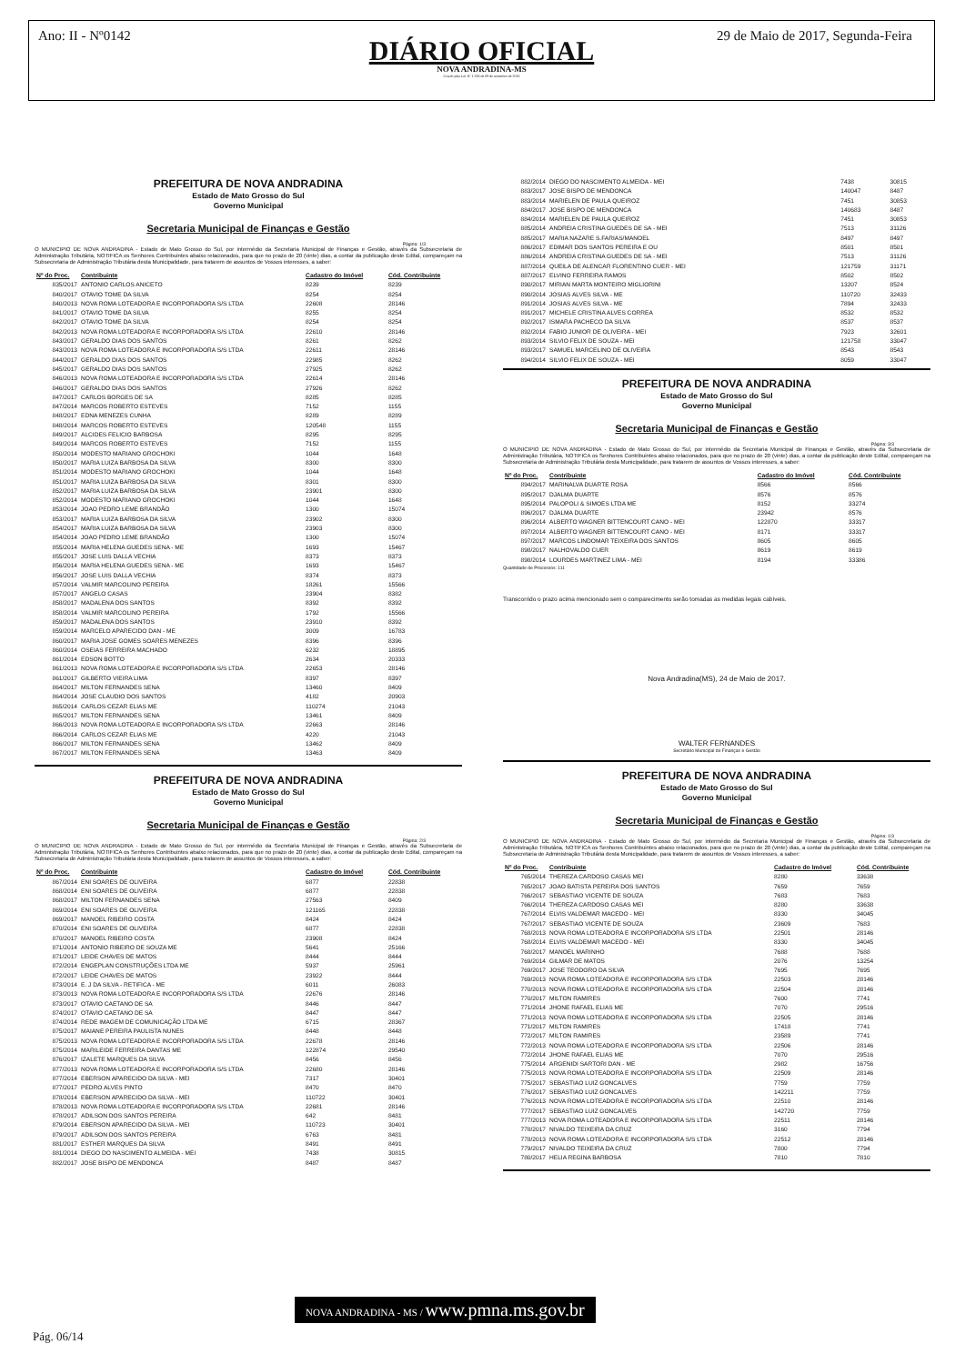Ano: II - Nº0142
29 de Maio de 2017, Segunda-Feira
DIÁRIO OFICIAL
NOVA ANDRADINA-MS
Criado pela Lei Nº 1.336 de 09 de setembro de 2016
PREFEITURA DE NOVA ANDRADINA
Estado de Mato Grosso do Sul
Governo Municipal
Secretaria Municipal de Finanças e Gestão
Página: 1/3
O MUNICIPIO DE NOVA ANDRADINA - Estado de Mato Grosso do Sul, por intermédio da Secretaria Municipal de Finanças e Gestão, através da Subsecretaria de Administração Tributária, NOTIFICA os Senhores Contribuintes abaixo relacionados, para que no prazo de 20 (vinte) dias, a contar da publicação deste Edital, compareçam na Subsecretaria de Administração Tributária desta Municipalidade, para tratarem de assuntos de Vossos interesses, a saber:
| Nº do Proc. | Contribuinte | Cadastro do Imóvel | Cód. Contribuinte |
| --- | --- | --- | --- |
| 835/2017 | ANTONIO CARLOS ANICETO | 8239 | 8239 |
| 840/2017 | OTAVIO TOME DA SILVA | 8254 | 8254 |
| 840/2013 | NOVA ROMA LOTEADORA E INCORPORADORA S/S LTDA | 22608 | 28146 |
| 841/2017 | OTAVIO TOME DA SILVA | 8255 | 8254 |
| 842/2017 | OTAVIO TOME DA SILVA | 8254 | 8254 |
| 842/2013 | NOVA ROMA LOTEADORA E INCORPORADORA S/S LTDA | 22610 | 28146 |
| 843/2017 | GERALDO DIAS DOS SANTOS | 8261 | 8262 |
| 843/2013 | NOVA ROMA LOTEADORA E INCORPORADORA S/S LTDA | 22611 | 28146 |
| 844/2017 | GERALDO DIAS DOS SANTOS | 22985 | 8262 |
| 845/2017 | GERALDO DIAS DOS SANTOS | 27925 | 8262 |
| 846/2013 | NOVA ROMA LOTEADORA E INCORPORADORA S/S LTDA | 22614 | 28146 |
| 846/2017 | GERALDO DIAS DOS SANTOS | 27926 | 8262 |
| 847/2017 | CARLOS BORGES DE SA | 8285 | 8285 |
| 847/2014 | MARCOS ROBERTO ESTEVES | 7152 | 1155 |
| 848/2017 | EDNA MENEZES CUNHA | 8289 | 8289 |
| 848/2014 | MARCOS ROBERTO ESTEVES | 120548 | 1155 |
| 849/2017 | ALCIDES FELICIO BARBOSA | 8295 | 8295 |
| 849/2014 | MARCOS ROBERTO ESTEVES | 7152 | 1155 |
| 850/2014 | MODESTO MARIANO GROCHOKI | 1044 | 1648 |
| 850/2017 | MARIA LUIZA BARBOSA DA SILVA | 8300 | 8300 |
| 851/2014 | MODESTO MARIANO GROCHOKI | 1044 | 1648 |
| 851/2017 | MARIA LUIZA BARBOSA DA SILVA | 8301 | 8300 |
| 852/2017 | MARIA LUIZA BARBOSA DA SILVA | 23901 | 8300 |
| 852/2014 | MODESTO MARIANO GROCHOKI | 1044 | 1648 |
| 853/2014 | JOAO PEDRO LEME BRANDÃO | 1300 | 15074 |
| 853/2017 | MARIA LUIZA BARBOSA DA SILVA | 23902 | 8300 |
| 854/2017 | MARIA LUIZA BARBOSA DA SILVA | 23903 | 8300 |
| 854/2014 | JOAO PEDRO LEME BRANDÃO | 1300 | 15074 |
| 855/2014 | MARIA HELENA GUEDES SENA - ME | 1693 | 15467 |
| 855/2017 | JOSE LUIS DALLA VECHIA | 8373 | 8373 |
| 856/2014 | MARIA HELENA GUEDES SENA - ME | 1693 | 15467 |
| 856/2017 | JOSE LUIS DALLA VECHIA | 8374 | 8373 |
| 857/2014 | VALMIR MARCOLINO PEREIRA | 18261 | 15566 |
| 857/2017 | ANGELO CASAS | 23904 | 8382 |
| 858/2017 | MADALENA DOS SANTOS | 8392 | 8392 |
| 858/2014 | VALMIR MARCOLINO PEREIRA | 1792 | 15566 |
| 859/2017 | MADALENA DOS SANTOS | 23910 | 8392 |
| 859/2014 | MARCELO APARECIDO DAN - ME | 3009 | 16783 |
| 860/2017 | MARIA JOSE GOMES SOARES MENEZES | 8396 | 8396 |
| 860/2014 | OSEIAS FERREIRA MACHADO | 6232 | 18895 |
| 861/2014 | EDSON BOTTO | 2634 | 20333 |
| 861/2013 | NOVA ROMA LOTEADORA E INCORPORADORA S/S LTDA | 22653 | 28146 |
| 861/2017 | GILBERTO VIEIRA LIMA | 8397 | 8397 |
| 864/2017 | MILTON FERNANDES SENA | 13460 | 8409 |
| 864/2014 | JOSE CLAUDIO DOS SANTOS | 4182 | 20903 |
| 865/2014 | CARLOS CEZAR ELIAS ME | 110274 | 21043 |
| 865/2017 | MILTON FERNANDES SENA | 13461 | 8409 |
| 866/2013 | NOVA ROMA LOTEADORA E INCORPORADORA S/S LTDA | 22663 | 28146 |
| 866/2014 | CARLOS CEZAR ELIAS ME | 4220 | 21043 |
| 866/2017 | MILTON FERNANDES SENA | 13462 | 8409 |
| 867/2017 | MILTON FERNANDES SENA | 13463 | 8409 |
PREFEITURA DE NOVA ANDRADINA
Estado de Mato Grosso do Sul
Governo Municipal
Secretaria Municipal de Finanças e Gestão
Página: 2/3
O MUNICIPIO DE NOVA ANDRADINA - Estado de Mato Grosso do Sul, por intermédio da Secretaria Municipal de Finanças e Gestão, através da Subsecretaria de Administração Tributária, NOTIFICA os Senhores Contribuintes abaixo relacionados, para que no prazo de 20 (vinte) dias, a contar da publicação deste Edital, compareçam na Subsecretaria de Administração Tributária desta Municipalidade, para tratarem de assuntos de Vossos interesses, a saber:
| Nº do Proc. | Contribuinte | Cadastro do Imóvel | Cód. Contribuinte |
| --- | --- | --- | --- |
| 867/2014 | ENI SOARES DE OLIVEIRA | 6877 | 22838 |
| 868/2014 | ENI SOARES DE OLIVEIRA | 6877 | 22838 |
| 868/2017 | MILTON FERNANDES SENA | 27563 | 8409 |
| 869/2014 | ENI SOARES DE OLIVEIRA | 121165 | 22838 |
| 869/2017 | MANOEL RIBEIRO COSTA | 8424 | 8424 |
| 870/2014 | ENI SOARES DE OLIVEIRA | 6877 | 22838 |
| 870/2017 | MANOEL RIBEIRO COSTA | 23908 | 8424 |
| 871/2014 | ANTONIO RIBEIRO DE SOUZA ME | 5641 | 25166 |
| 871/2017 | LEIDE CHAVES DE MATOS | 8444 | 8444 |
| 872/2014 | ENGEPLAN CONSTRUÇÕES LTDA ME | 5937 | 25961 |
| 872/2017 | LEIDE CHAVES DE MATOS | 23922 | 8444 |
| 873/2014 | E. J DA SILVA - RETIFICA - ME | 6011 | 26083 |
| 873/2013 | NOVA ROMA LOTEADORA E INCORPORADORA S/S LTDA | 22676 | 28146 |
| 873/2017 | OTAVIO CAETANO DE SA | 8446 | 8447 |
| 874/2017 | OTAVIO CAETANO DE SA | 8447 | 8447 |
| 874/2014 | REDE IMAGEM DE COMUNICAÇÃO LTDA ME | 6715 | 28367 |
| 875/2017 | MAIANE PEREIRA PAULISTA NUNES | 8448 | 8448 |
| 875/2013 | NOVA ROMA LOTEADORA E INCORPORADORA S/S LTDA | 22678 | 28146 |
| 875/2014 | MARILEIDE FERREIRA DANTAS ME | 122874 | 29540 |
| 876/2017 | IZALETE MARQUES DA SILVA | 8456 | 8456 |
| 877/2013 | NOVA ROMA LOTEADORA E INCORPORADORA S/S LTDA | 22680 | 28146 |
| 877/2014 | EBERSON APARECIDO DA SILVA - MEI | 7317 | 30401 |
| 877/2017 | PEDRO ALVES PINTO | 8470 | 8470 |
| 878/2014 | EBERSON APARECIDO DA SILVA - MEI | 110722 | 30401 |
| 878/2013 | NOVA ROMA LOTEADORA E INCORPORADORA S/S LTDA | 22681 | 28146 |
| 878/2017 | ADILSON DOS SANTOS PEREIRA | 642 | 8481 |
| 879/2014 | EBERSON APARECIDO DA SILVA - MEI | 110723 | 30401 |
| 879/2017 | ADILSON DOS SANTOS PEREIRA | 6763 | 8481 |
| 881/2017 | ESTHER MARQUES DA SILVA | 8491 | 8491 |
| 881/2014 | DIEGO DO NASCIMENTO ALMEIDA - MEI | 7438 | 30815 |
| 882/2017 | JOSE BISPO DE MENDONCA | 8487 | 8487 |
| 882/2014 | DIEGO DO NASCIMENTO ALMEIDA - MEI | 7438 | 30815 |
| 883/2017 | JOSE BISPO DE MENDONCA | 140047 | 8487 |
| 883/2014 | MARIELEN DE PAULA QUEIROZ | 7451 | 30853 |
| 884/2017 | JOSE BISPO DE MENDONCA | 140683 | 8487 |
| 884/2014 | MARIELEN DE PAULA QUEIROZ | 7451 | 30853 |
| 885/2014 | ANDREIA CRISTINA GUEDES DE SA - MEI | 7513 | 31126 |
| 885/2017 | MARIA NAZARE S.FARIAS/MANOEL | 8497 | 8497 |
| 886/2017 | EDIMAR DOS SANTOS PEREIRA E OU | 8501 | 8501 |
| 886/2014 | ANDREIA CRISTINA GUEDES DE SA - MEI | 7513 | 31126 |
| 887/2014 | QUEILA DE ALENCAR FLORENTINO CUER - MEI | 121759 | 31171 |
| 887/2017 | ELVINO FERREIRA RAMOS | 8502 | 8502 |
| 890/2017 | MIRIAN MARTA MONTEIRO MIGLIORINI | 13207 | 8524 |
| 890/2014 | JOSIAS ALVES SILVA - ME | 110720 | 32433 |
| 891/2014 | JOSIAS ALVES SILVA - ME | 7894 | 32433 |
| 891/2017 | MICHELE CRISTINA ALVES CORREA | 8532 | 8532 |
| 892/2017 | ISMARA PACHECO DA SILVA | 8537 | 8537 |
| 892/2014 | FABIO JUNIOR DE OLIVEIRA - MEI | 7923 | 32601 |
| 893/2014 | SILVIO FELIX DE SOUZA - MEI | 121758 | 33047 |
| 893/2017 | SAMUEL MARCELINO DE OLIVEIRA | 8543 | 8543 |
| 894/2014 | SILVIO FELIX DE SOUZA - MEI | 8059 | 33047 |
PREFEITURA DE NOVA ANDRADINA
Estado de Mato Grosso do Sul
Governo Municipal
Secretaria Municipal de Finanças e Gestão
Página: 3/3
O MUNICIPIO DE NOVA ANDRADINA - Estado de Mato Grosso do Sul, por intermédio da Secretaria Municipal de Finanças e Gestão, através da Subsecretaria de Administração Tributária, NOTIFICA os Senhores Contribuintes abaixo relacionados, para que no prazo de 20 (vinte) dias, a contar da publicação deste Edital, compareçam na Subsecretaria de Administração Tributária desta Municipalidade, para tratarem de assuntos de Vossos interesses, a saber:
| Nº do Proc. | Contribuinte | Cadastro do Imóvel | Cód. Contribuinte |
| --- | --- | --- | --- |
| 894/2017 | MARINALVA DUARTE ROSA | 8566 | 8566 |
| 895/2017 | DJALMA DUARTE | 8576 | 8576 |
| 895/2014 | PALOPOLI & SIMOES LTDA ME | 8152 | 33274 |
| 896/2017 | DJALMA DUARTE | 23942 | 8576 |
| 896/2014 | ALBERTO WAGNER BITTENCOURT CANO - MEI | 122870 | 33317 |
| 897/2014 | ALBERTO WAGNER BITTENCOURT CANO - MEI | 8171 | 33317 |
| 897/2017 | MARCOS LINDOMAR TEIXEIRA DOS SANTOS | 8605 | 8605 |
| 898/2017 | NALHOVALDO CUER | 8619 | 8619 |
| 898/2014 | LOURDES MARTINEZ LIMA - MEI | 8194 | 33386 |
Quantidade de Processos: 111
Transcorrido o prazo acima mencionado sem o comparecimento serão tomadas as medidas legais cabíveis.
Nova Andradina(MS), 24 de Maio de 2017.
WALTER FERNANDES
Secretário Municipal de Finanças e Gestão
PREFEITURA DE NOVA ANDRADINA
Estado de Mato Grosso do Sul
Governo Municipal
Secretaria Municipal de Finanças e Gestão
Página: 1/3
O MUNICIPIO DE NOVA ANDRADINA - Estado de Mato Grosso do Sul, por intermédio da Secretaria Municipal de Finanças e Gestão, através da Subsecretaria de Administração Tributária, NOTIFICA os Senhores Contribuintes abaixo relacionados, para que no prazo de 20 (vinte) dias, a contar da publicação deste Edital, compareçam na Subsecretaria de Administração Tributária desta Municipalidade, para tratarem de assuntos de Vossos interesses, a saber:
| Nº do Proc. | Contribuinte | Cadastro do Imóvel | Cód. Contribuinte |
| --- | --- | --- | --- |
| 765/2014 | THEREZA CARDOSO CASAS MEI | 8280 | 33638 |
| 765/2017 | JOAO BATISTA PEREIRA DOS SANTOS | 7659 | 7659 |
| 766/2017 | SEBASTIAO VICENTE DE SOUZA | 7683 | 7683 |
| 766/2014 | THEREZA CARDOSO CASAS MEI | 8280 | 33638 |
| 767/2014 | ELVIS VALDEMAR MACEDO - MEI | 8330 | 34045 |
| 767/2017 | SEBASTIAO VICENTE DE SOUZA | 23609 | 7683 |
| 768/2013 | NOVA ROMA LOTEADORA E INCORPORADORA S/S LTDA | 22501 | 28146 |
| 768/2014 | ELVIS VALDEMAR MACEDO - MEI | 8330 | 34045 |
| 768/2017 | MANOEL MARINHO | 7688 | 7688 |
| 769/2014 | GILMAR DE MATOS | 2076 | 13254 |
| 769/2017 | JOSE TEODORO DA SILVA | 7695 | 7695 |
| 769/2013 | NOVA ROMA LOTEADORA E INCORPORADORA S/S LTDA | 22503 | 28146 |
| 770/2013 | NOVA ROMA LOTEADORA E INCORPORADORA S/S LTDA | 22504 | 28146 |
| 770/2017 | MILTON RAMIRES | 7600 | 7741 |
| 771/2014 | JHONE RAFAEL ELIAS ME | 7070 | 29516 |
| 771/2013 | NOVA ROMA LOTEADORA E INCORPORADORA S/S LTDA | 22505 | 28146 |
| 771/2017 | MILTON RAMIRES | 17418 | 7741 |
| 772/2017 | MILTON RAMIRES | 23589 | 7741 |
| 772/2013 | NOVA ROMA LOTEADORA E INCORPORADORA S/S LTDA | 22506 | 28146 |
| 772/2014 | JHONE RAFAEL ELIAS ME | 7070 | 29516 |
| 775/2014 | ARGENIDI SARTORI DAN - ME | 2982 | 16756 |
| 775/2013 | NOVA ROMA LOTEADORA E INCORPORADORA S/S LTDA | 22509 | 28146 |
| 775/2017 | SEBASTIAO LUIZ GONCALVES | 7759 | 7759 |
| 776/2017 | SEBASTIAO LUIZ GONCALVES | 142211 | 7759 |
| 776/2013 | NOVA ROMA LOTEADORA E INCORPORADORA S/S LTDA | 22510 | 28146 |
| 777/2017 | SEBASTIAO LUIZ GONCALVES | 142720 | 7759 |
| 777/2013 | NOVA ROMA LOTEADORA E INCORPORADORA S/S LTDA | 22511 | 28146 |
| 778/2017 | NIVALDO TEIXEIRA DA CRUZ | 3160 | 7794 |
| 778/2013 | NOVA ROMA LOTEADORA E INCORPORADORA S/S LTDA | 22512 | 28146 |
| 779/2017 | NIVALDO TEIXEIRA DA CRUZ | 7800 | 7794 |
| 780/2017 | HELIA REGINA BARBOSA | 7810 | 7810 |
NOVA ANDRADINA - MS / www.pmna.ms.gov.br
Pág. 06/14